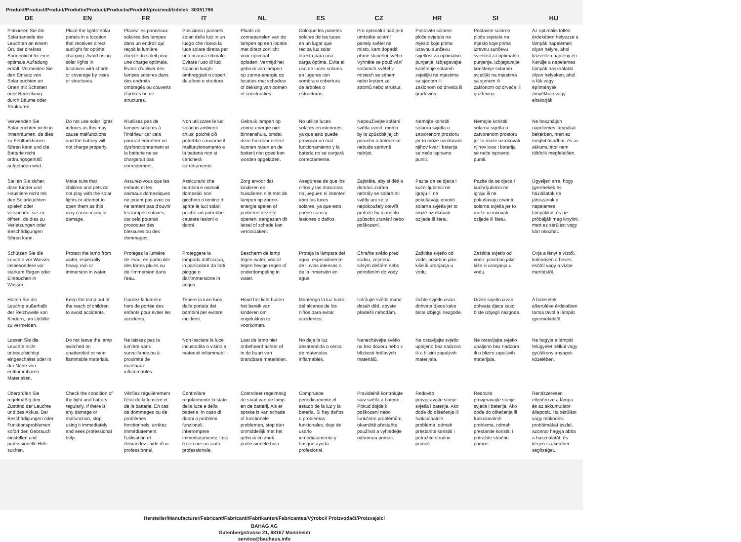Produkt/Product/Produit/Prodotto/Product/Producto/Produkt/proizvod/Izdelek: 30351796
| DE | EN | FR | IT | NL | ES | CZ | HR | SI | HU |
| --- | --- | --- | --- | --- | --- | --- | --- | --- | --- |
| Platzieren Sie die Solarpaneele der Leuchten an einem Ort, der direktes Sonnenlicht für eine optimale Aufladung erhält. Vermeiden Sie den Einsatz von Solarleuchten an Orten mit Schatten oder Bedeckung durch Bäume oder Strukturen. | Place the lights' solar panels in a location that receives direct sunlight for optimal charging. Avoid using solar lights in locations with shade or coverage by trees or structures. | Placez les panneaux solaires des lampes dans un endroit qui reçoit la lumière directe du soleil pour une charge optimale. Évitez d'utiliser des lampes solaires dans des endroits ombragés ou couverts d'arbres ou de structures. | Posiziona i pannelli solari delle luci in un luogo che riceva la luce solare diretta per una ricarica ottimale. Evitare l'uso di luci solari in luoghi ombreggiati o coperti da alberi o strutture. | Plaats de zonnepanelen van de lampen op een locatie met direct zonlicht voor optimaal opladen. Vermijd het gebruik van lampen op zonne-energie op locaties met schaduw of dekking van bomen of constructies. | Coloque los paneles solares de las luces en un lugar que reciba luz solar directa para una carga óptima. Evite el uso de luces solares en lugares con sombra o cobertura de árboles o estructuras. | Pro optimální nabíjení umístěte solární panely světel na místo, kam dopadá přímé sluneční světlo. Vyhněte se používání solárních světel v místech se stínem nebo krytem ze stromů nebo struktur. | Postavite solarne ploče svjetala na mjesto koje prima izravnu sunčevu svjetlost za optimalno punjenje. Izbjegavajte korištenje solarnih svjetiljki na mjestima sa sjenom ili zaklonom od drveća ili građevina. | Postavite solarne ploče svjetala na mjesto koje prima izravnu sunčevu svjetlost za optimalno punjenje. Izbjegavajte korištenje solarnih svjetiljki na mjestima sa sjenom ili zaklonom od drveća ili građevina. | Az optimális töltés érdekében helyezze a lámpák napelemeit olyan helyre, ahol közvetlen napfény éri. Kerülje a napelemes lámpák használatát olyan helyeken, ahol a fák vagy építmények árnyékban vagy eltakarják. |
| Verwenden Sie Solarleuchten nicht in Innenräumen, da dies zu Fehlfunktionen führen kann und die Batterie nicht ordnungsgemäß aufgeladen wird. | Do not use solar lights indoors as this may cause malfunctions and the battery will not charge properly. | N'utilisez pas de lampes solaires à l'intérieur car cela pourrait entraîner un dysfonctionnement et la batterie ne se chargerait pas correctement. | Non utilizzare le luci solari in ambienti chiusi poiché ciò potrebbe causarne il malfunzionamento e la batteria non si caricherà correttamente. | Gebruik lampen op zonne-energie niet binnenshuis, omdat deze hierdoor defect kunnen raken en de batterij niet goed kan worden opgeladen. | No utilice luces solares en interiores, ya que esto puede provocar un mal funcionamiento y la batería no se cargará correctamente. | Nepoužívejte solární světla uvnitř, mohlo by to způsobit jejich poruchu a baterie se nebude správně nabíjet. | Nemojte koristiti solarna svjetla u zatvorenom prostoru jer to može uzrokovati njihov kvar i baterija se neće ispravno puniti. | Nemojte koristiti solarna svjetla u zatvorenom prostoru jer to može uzrokovati njihov kvar i baterija se neće ispravno puniti. | Ne használjon napelemes lámpákat beltérben, mert ez meghibásodhat, és az akkumulátor nem töltődik megfelelően. |
| Stellen Sie sicher, dass Kinder und Haustiere nicht mit den Solarleuchten spielen oder versuchen, sie zu öffnen, da dies zu Verletzungen oder Beschädigungen führen kann. | Make sure that children and pets do not play with the solar lights or attempt to open them as this may cause injury or damage. | Assurez-vous que les enfants et les animaux domestiques ne jouent pas avec ou ne tentent pas d'ouvrir les lampes solaires, car cela pourrait provoquer des blessures ou des dommages. | Assicurarsi che bambini e animali domestici non giochino o tentino di aprire le luci solari poiché ciò potrebbe causare lesioni o danni. | Zorg ervoor dat kinderen en huisdieren niet met de lampen op zonne-energie spelen of proberen deze te openen, aangezien dit letsel of schade kan veroorzaken. | Asegúrese de que los niños y las mascotas no jueguen ni intenten abrir las luces solares, ya que esto puede causar lesiones o daños. | Zajistěte, aby si děti a domácí zvířata nehrály se solárními světly ani se je nepokoušely otevřít, protože by to mohlo způsobit zranění nebo poškození. | Pazite da se djeca i kućni ljubimci ne igraju ili ne pokušavaju otvoriti solarna svjetla jer to može uzrokovati ozljede ili štetu. | Pazite da se djeca i kućni ljubimci ne igraju ili ne pokušavaju otvoriti solarna svjetla jer to može uzrokovati ozljede ili štetu. | Ügyeljen arra, hogy gyermekek és háziállatok ne játsszanak a napelemes lámpákkal, és ne próbálják meg kinyitni, mert ez sérülést vagy kárt okozhat. |
| Schützen Sie die Leuchte vor Wasser, insbesondere vor starkem Regen oder Eintauchen in Wasser. | Protect the lamp from water, especially heavy rain or immersion in water. | Protégez la lumière de l'eau, en particulier des fortes pluies ou de l'immersion dans l'eau. | Proteggere la lampada dall'acqua, in particolare da forti piogge o dall'immersione in acqua. | Bescherm de lamp tegen water, vooral tegen hevige regen of onderdompeling in water. | Proteja la lámpara del agua, especialmente de lluvias intensas o de la inmersión en agua. | Chraňte světlo před vodou, zejména silným deštěm nebo ponořením do vody. | Zaštitite svjetlo od vode, posebno jake kiše ili uranjanja u vodu. | Zaštitite svjetlo od vode, posebno jake kiše ili uranjanja u vodu. | Óvja a fényt a víztől, különösen a heves esőtől vagy a vízbe merítéstől. |
| Halten Sie die Leuchte außerhalb der Reichweite von Kindern, um Unfälle zu vermeiden. | Keep the lamp out of the reach of children to avoid accidents. | Gardez la lumière hors de portée des enfants pour éviter les accidents. | Tenere la luce fuori dalla portata dei bambini per evitare incidenti. | Houd het licht buiten het bereik van kinderen om ongelukken te voorkomen. | Mantenga la luz fuera del alcance de los niños para evitar accidentes. | Udržujte světlo mimo dosah dětí, abyste předešli nehodám. | Držite svjetlo izvan dohvata djece kako biste izbjegli nezgode. | Držite svjetlo izvan dohvata djece kako biste izbjegli nezgode. | A balesetek elkerülése érdekében tartsa távol a lámpát gyermekektől. |
| Lassen Sie die Leuchte nicht unbeaufsichtigt eingeschaltet oder in der Nähe von entflammbaren Materialien. | Do not leave the lamp switched on unattended or near flammable materials. | Ne laissez pas la lumière sans surveillance ou à proximité de matériaux inflammables. | Non lasciare la luce incustodita o vicino a materiali infiammabili. | Laat de lamp niet onbeheerd achter of in de buurt van brandbare materialen. | No deje la luz desatendida o cerca de materiales inflamables. | Nenechávejte světlo na bez dozoru nebo v blízkosti hořlavých materiálů. | Ne ostavljajte svjetlo upaljeno bez nadzora ili u blizini zapaljivih materijala. | Ne ostavljajte svjetlo upaljeno bez nadzora ili u blizini zapaljivih materijala. | Ne hagyja a lámpát felügyelet nélkül vagy gyúlékony anyagok közelében. |
| Überprüfen Sie regelmäßig den Zustand der Leuchte und des Akkus. Bei Beschädigungen oder Funktionsproblemen sofort den Gebrauch einstellen und professionelle Hilfe suchen. | Check the condition of the light and battery regularly. If there is any damage or malfunction, stop using it immediately and seek professional help. | Vérifiez régulièrement l'état de la lumière et de la batterie. En cas de dommages ou de problèmes fonctionnels, arrêtez immédiatement l'utilisation et demandez l'aide d'un professionnel. | Controllare regolarmente lo stato della luce e della batteria. In caso di danni o problemi funzionali, interrompere immediatamente l'uso e cercare un aiuto professionale. | Controleer regelmatig de staat van de lamp en de batterij. Als er sprake is van schade of functionele problemen, stop dan onmiddellijk met het gebruik en zoek professionele hulp. | Compruebe periódicamente el estado de la luz y la batería. Si hay daños o problemas funcionales, deje de usarlo inmediatamente y busque ayuda profesional. | Pravidelně kontrolujte stav světla a baterie. Pokud dojde k poškození nebo funkčním problémům, okamžitě přestaňte používat a vyhledejte odbornou pomoc. | Redovito provjeravajte stanje svjetla i baterije. Ako dođe do oštećenja ili funkcionalnih problema, odmah prestanite koristiti i potražite stručnu pomoć. | Redovito provjeravajte stanje svjetla i baterije. Ako dođe do oštećenja ili funkcionalnih problema, odmah prestanite koristiti i potražite stručnu pomoć. | Rendszeresen ellenőrizze a lámpa és az akkumulátor állapotát. Ha sérülést vagy működési problémákat észlel, azonnal hagyja abba a használatát, és kérjen szakember segítséget. |
Hersteller/Manufacturer/Fabricant/Fabricanti/Fabrikanten/Fabricantes/Výrobci/ Proizvođači/Proizvajalci
BAHAG AG
Gutenbergstrasse 21, 68167 Mannheim
service@bauhaus.info